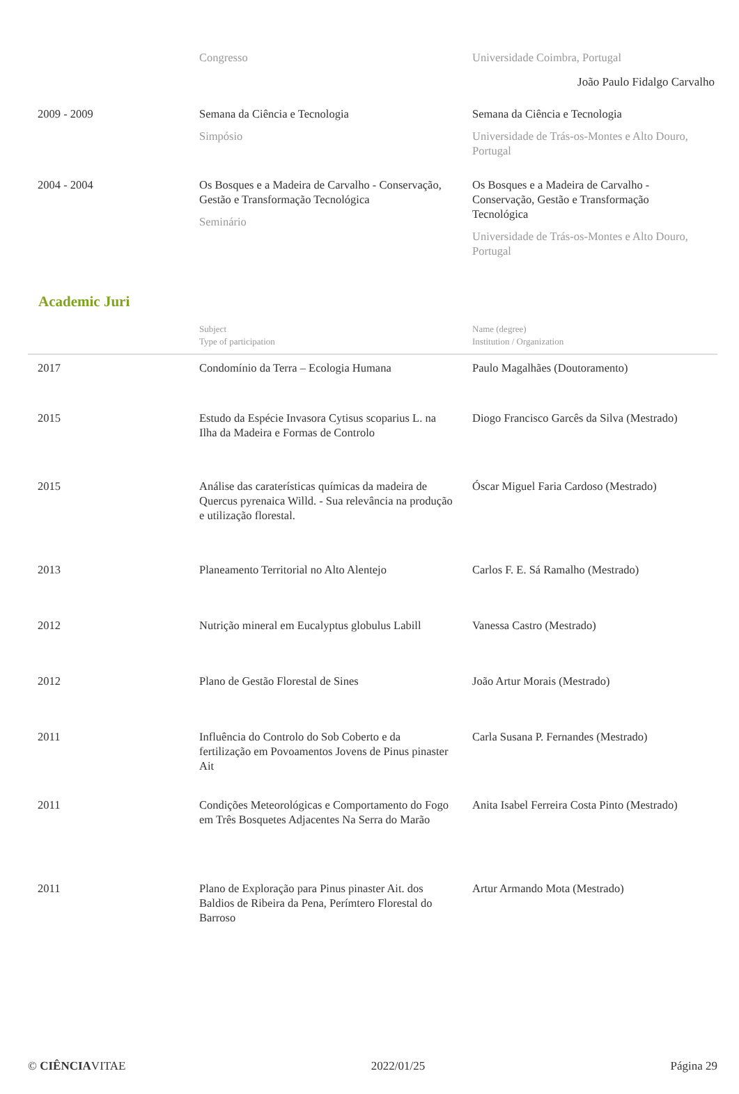João Paulo Fidalgo Carvalho
| | Congresso | Universidade Coimbra, Portugal |
| 2009 - 2009 | Semana da Ciência e Tecnologia Simpósio | Semana da Ciência e Tecnologia Universidade de Trás-os-Montes e Alto Douro, Portugal |
| 2004 - 2004 | Os Bosques e a Madeira de Carvalho - Conservação, Gestão e Transformação Tecnológica Seminário | Os Bosques e a Madeira de Carvalho - Conservação, Gestão e Transformação Tecnológica Universidade de Trás-os-Montes e Alto Douro, Portugal |
Academic Juri
| | Subject Type of participation | Name (degree) Institution / Organization |
| 2017 | Condomínio da Terra – Ecologia Humana | Paulo Magalhães (Doutoramento) |
| 2015 | Estudo da Espécie Invasora Cytisus scoparius L. na Ilha da Madeira e Formas de Controlo | Diogo Francisco Garcês da Silva (Mestrado) |
| 2015 | Análise das caraterísticas químicas da madeira de Quercus pyrenaica Willd. - Sua relevância na produção e utilização florestal. | Óscar Miguel Faria Cardoso (Mestrado) |
| 2013 | Planeamento Territorial no Alto Alentejo | Carlos F. E. Sá Ramalho (Mestrado) |
| 2012 | Nutrição mineral em Eucalyptus globulus Labill | Vanessa Castro (Mestrado) |
| 2012 | Plano de Gestão Florestal de Sines | João Artur Morais (Mestrado) |
| 2011 | Influência do Controlo do Sob Coberto e da fertilização em Povoamentos Jovens de Pinus pinaster Ait | Carla Susana P. Fernandes (Mestrado) |
| 2011 | Condições Meteorológicas e Comportamento do Fogo em Três Bosquetes Adjacentes Na Serra do Marão | Anita Isabel Ferreira Costa Pinto (Mestrado) |
| 2011 | Plano de Exploração para Pinus pinaster Ait. dos Baldios de Ribeira da Pena, Perímtero Florestal do Barroso | Artur Armando Mota (Mestrado) |
© CIÊNCIAVITAE 2022/01/25 Página 29